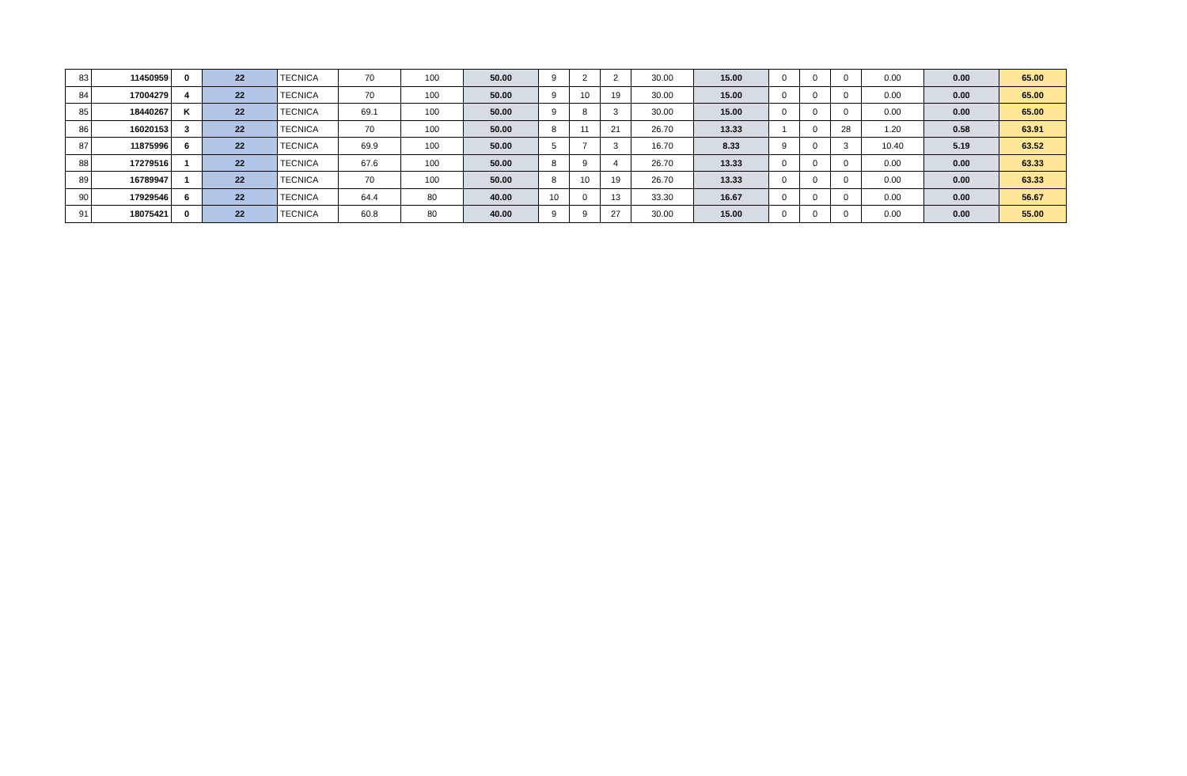| 83 | 11450959 | 0 | 22 | TECNICA | 70 | 100 | 50.00 | 9 | 2 | 2 | 30.00 | 15.00 | 0 | 0 | 0 | 0.00 | 0.00 | 65.00 |
| 84 | 17004279 | 4 | 22 | TECNICA | 70 | 100 | 50.00 | 9 | 10 | 19 | 30.00 | 15.00 | 0 | 0 | 0 | 0.00 | 0.00 | 65.00 |
| 85 | 18440267 | K | 22 | TECNICA | 69.1 | 100 | 50.00 | 9 | 8 | 3 | 30.00 | 15.00 | 0 | 0 | 0 | 0.00 | 0.00 | 65.00 |
| 86 | 16020153 | 3 | 22 | TECNICA | 70 | 100 | 50.00 | 8 | 11 | 21 | 26.70 | 13.33 | 1 | 0 | 28 | 1.20 | 0.58 | 63.91 |
| 87 | 11875996 | 6 | 22 | TECNICA | 69.9 | 100 | 50.00 | 5 | 7 | 3 | 16.70 | 8.33 | 9 | 0 | 3 | 10.40 | 5.19 | 63.52 |
| 88 | 17279516 | 1 | 22 | TECNICA | 67.6 | 100 | 50.00 | 8 | 9 | 4 | 26.70 | 13.33 | 0 | 0 | 0 | 0.00 | 0.00 | 63.33 |
| 89 | 16789947 | 1 | 22 | TECNICA | 70 | 100 | 50.00 | 8 | 10 | 19 | 26.70 | 13.33 | 0 | 0 | 0 | 0.00 | 0.00 | 63.33 |
| 90 | 17929546 | 6 | 22 | TECNICA | 64.4 | 80 | 40.00 | 10 | 0 | 13 | 33.30 | 16.67 | 0 | 0 | 0 | 0.00 | 0.00 | 56.67 |
| 91 | 18075421 | 0 | 22 | TECNICA | 60.8 | 80 | 40.00 | 9 | 9 | 27 | 30.00 | 15.00 | 0 | 0 | 0 | 0.00 | 0.00 | 55.00 |